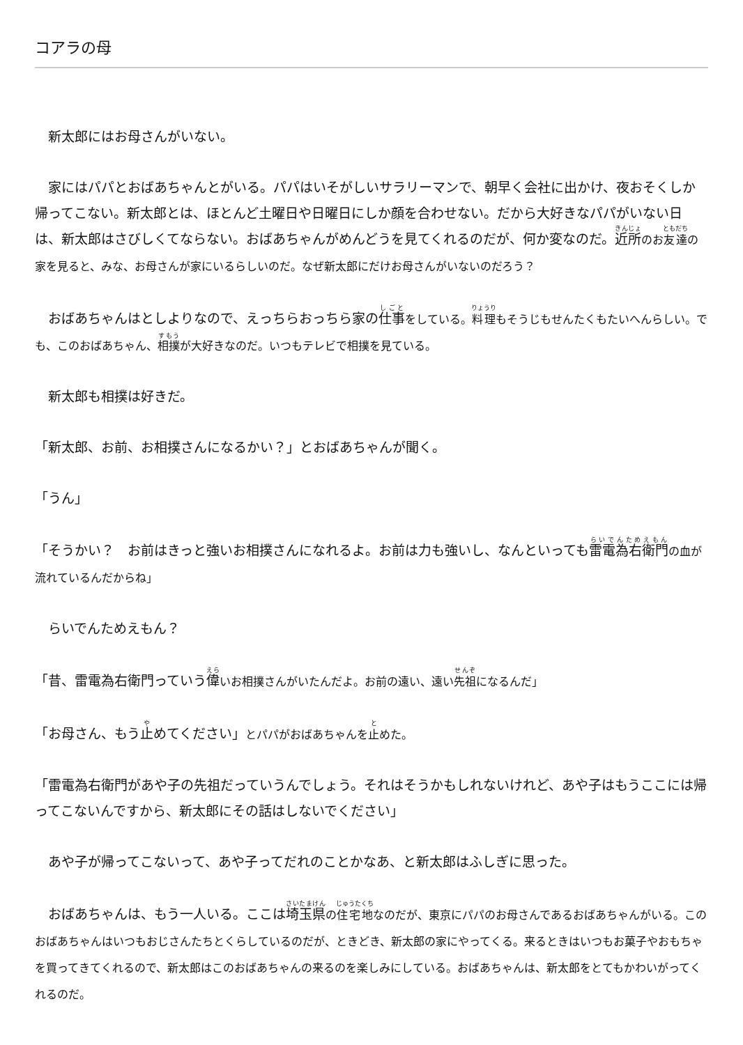コアラの母
　新太郎にはお母さんがいない。
　家にはパパとおばあちゃんとがいる。パパはいそがしいサラリーマンで、朝早く会社に出かけ、夜おそくしか帰ってこない。新太郎とは、ほとんど土曜日や日曜日にしか顔を合わせない。だから大好きなパパがいない日は、新太郎はさびしくてならない。おばあちゃんがめんどうを見てくれるのだが、何か変なのだ。近所のお友達の家を見ると、みな、お母さんが家にいるらしいのだ。なぜ新太郎にだけお母さんがいないのだろう？
　おばあちゃんはとしよりなので、えっちらおっちら家の仕事をしている。料理もそうじもせんたくもたいへんらしい。でも、このおばあちゃん、相撲が大好きなのだ。いつもテレビで相撲を見ている。
　新太郎も相撲は好きだ。
「新太郎、お前、お相撲さんになるかい？」とおばあちゃんが聞く。
「うん」
「そうかい？　お前はきっと強いお相撲さんになれるよ。お前は力も強いし、なんといっても雷電為右衛門の血が流れているんだからね」
　らいでんためえもん？
「昔、雷電為右衛門っていう偉いお相撲さんがいたんだよ。お前の遠い、遠い先祖になるんだ」
「お母さん、もう止めてください」とパパがおばあちゃんを止めた。
「雷電為右衛門があや子の先祖だっていうんでしょう。それはそうかもしれないけれど、あや子はもうここには帰ってこないんですから、新太郎にその話はしないでください」
　あや子が帰ってこないって、あや子ってだれのことかなあ、と新太郎はふしぎに思った。
　おばあちゃんは、もう一人いる。ここは埼玉県の住宅地なのだが、東京にパパのお母さんであるおばあちゃんがいる。このおばあちゃんはいつもおじさんたちとくらしているのだが、ときどき、新太郎の家にやってくる。来るときはいつもお菓子やおもちゃを買ってきてくれるので、新太郎はこのおばあちゃんの来るのを楽しみにしている。おばあちゃんは、新太郎をとてもかわいがってくれるのだ。